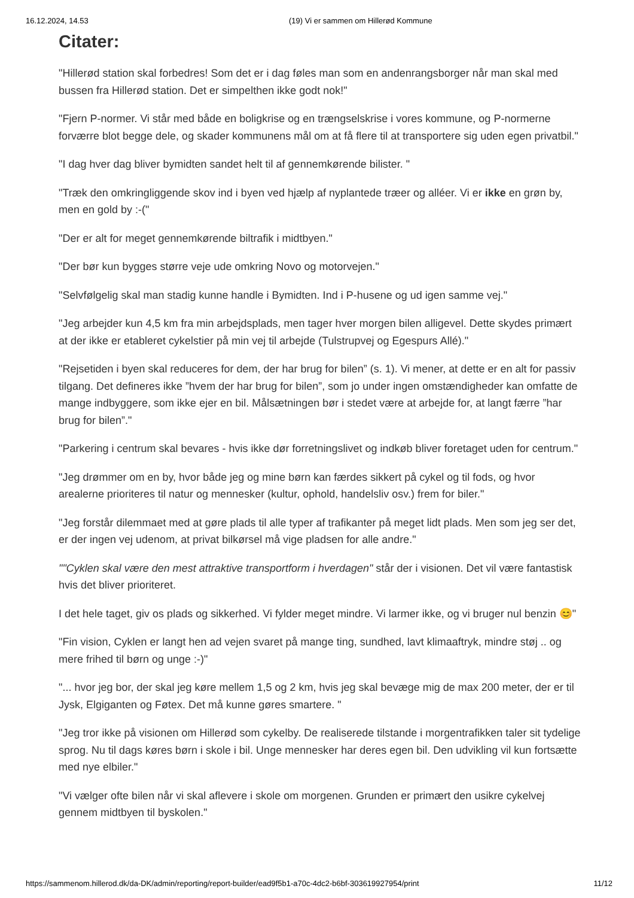16.12.2024, 14.53 (19) Vi er sammen om Hillerød Kommune
Citater:
"Hillerød station skal forbedres! Som det er i dag føles man som en andenrangsborger når man skal med bussen fra Hillerød station. Det er simpelthen ikke godt nok!"
"Fjern P-normer. Vi står med både en boligkrise og en trængselskrise i vores kommune, og P-normerne forværre blot begge dele, og skader kommunens mål om at få flere til at transportere sig uden egen privatbil."
"I dag hver dag bliver bymidten sandet helt til af gennemkørende bilister. "
"Træk den omkringliggende skov ind i byen ved hjælp af nyplantede træer og alléer. Vi er ikke en grøn by, men en gold by :-("
"Der er alt for meget gennemkørende biltrafik i midtbyen."
"Der bør kun bygges større veje ude omkring Novo og motorvejen."
"Selvfølgelig skal man stadig kunne handle i Bymidten. Ind i P-husene og ud igen samme vej."
"Jeg arbejder kun 4,5 km fra min arbejdsplads, men tager hver morgen bilen alligevel. Dette skydes primært at der ikke er etableret cykelstier på min vej til arbejde (Tulstrupvej og Egespurs Allé)."
"Rejsetiden i byen skal reduceres for dem, der har brug for bilen” (s. 1). Vi mener, at dette er en alt for passiv tilgang. Det defineres ikke ”hvem der har brug for bilen”, som jo under ingen omstændigheder kan omfatte de mange indbyggere, som ikke ejer en bil. Målsætningen bør i stedet være at arbejde for, at langt færre ”har brug for bilen”."
"Parkering i centrum skal bevares - hvis ikke dør forretningslivet og indkøb bliver foretaget uden for centrum."
"Jeg drømmer om en by, hvor både jeg og mine børn kan færdes sikkert på cykel og til fods, og hvor arealerne prioriteres til natur og mennesker (kultur, ophold, handelsliv osv.) frem for biler."
"Jeg forstår dilemmaet med at gøre plads til alle typer af trafikanter på meget lidt plads. Men som jeg ser det, er der ingen vej udenom, at privat bilkørsel må vige pladsen for alle andre."
""Cyklen skal være den mest attraktive transportform i hverdagen" står der i visionen. Det vil være fantastisk hvis det bliver prioriteret.
I det hele taget, giv os plads og sikkerhed. Vi fylder meget mindre. Vi larmer ikke, og vi bruger nul benzin 😊"
"Fin vision, Cyklen er langt hen ad vejen svaret på mange ting, sundhed, lavt klimaaftryk, mindre støj .. og mere frihed til børn og unge :-)"
"... hvor jeg bor, der skal jeg køre mellem 1,5 og 2 km, hvis jeg skal bevæge mig de max 200 meter, der er til Jysk, Elgiganten og Føtex. Det må kunne gøres smartere. "
"Jeg tror ikke på visionen om Hillerød som cykelby. De realiserede tilstande i morgentrafikken taler sit tydelige sprog. Nu til dags køres børn i skole i bil. Unge mennesker har deres egen bil. Den udvikling vil kun fortsætte med nye elbiler."
"Vi vælger ofte bilen når vi skal aflevere i skole om morgenen. Grunden er primært den usikre cykelvej gennem midtbyen til byskolen."
https://sammenom.hillerod.dk/da-DK/admin/reporting/report-builder/ead9f5b1-a70c-4dc2-b6bf-303619927954/print 11/12